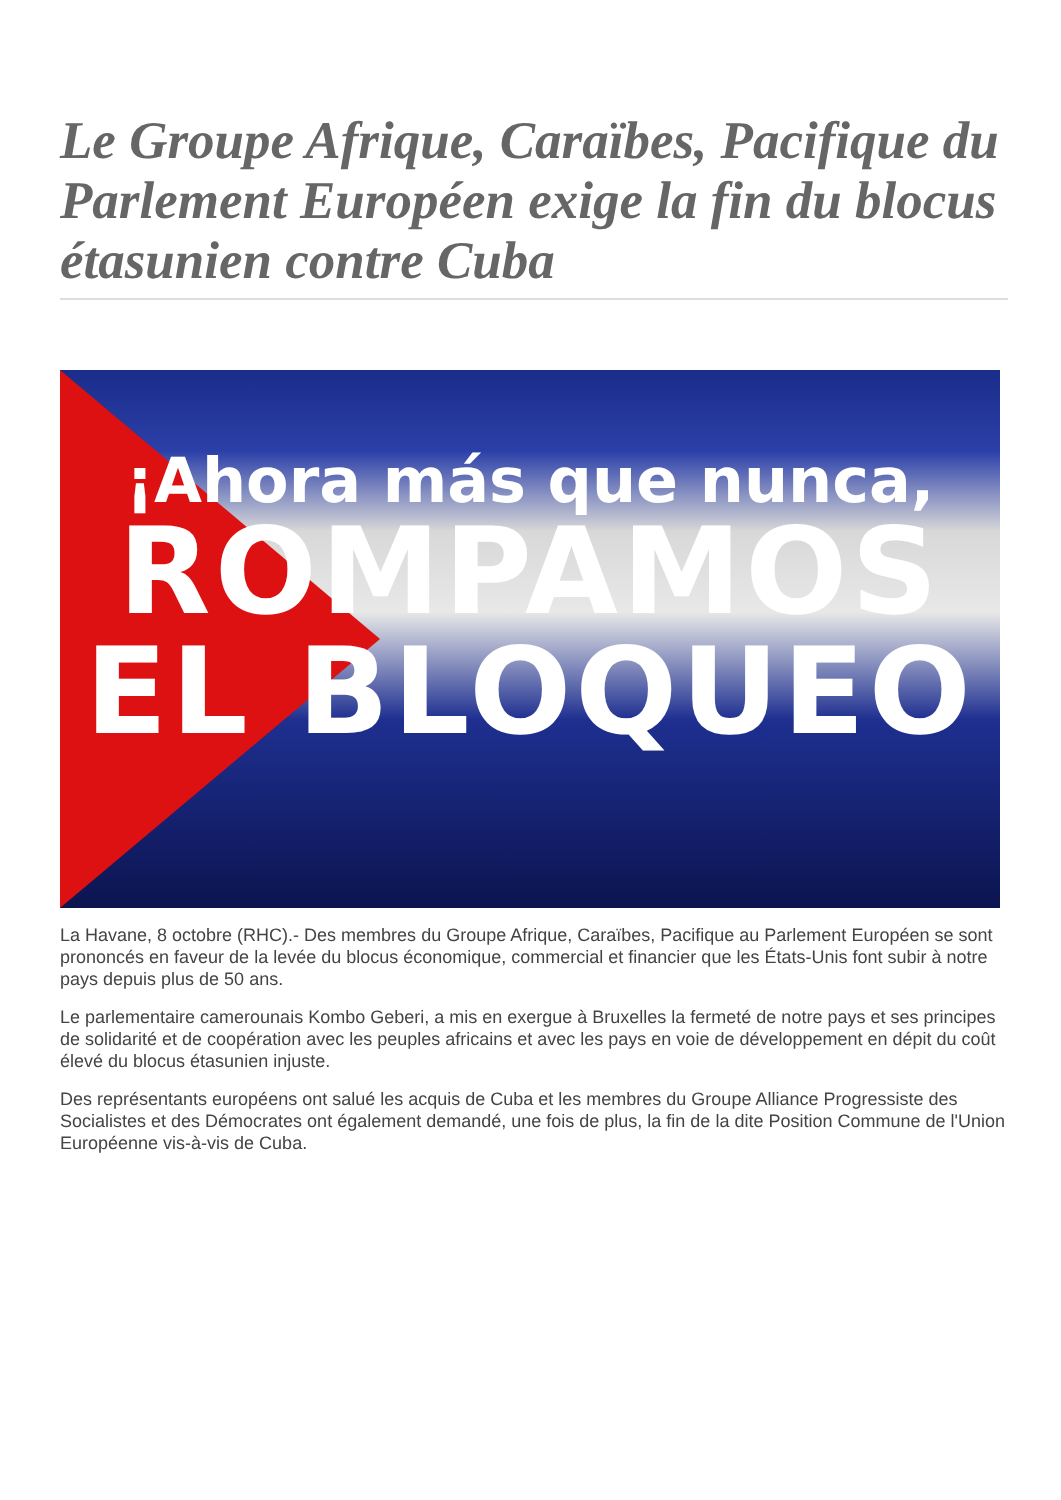Le Groupe Afrique, Caraïbes, Pacifique du Parlement Européen exige la fin du blocus étasunien contre Cuba
¡Ahora más que nunca,
ROMPAMOS
EL BLOQUEO
La Havane, 8 octobre (RHC).- Des membres du Groupe Afrique, Caraïbes, Pacifique au Parlement Européen se sont prononcés en faveur de la levée du blocus économique, commercial et financier que les États-Unis font subir à notre pays depuis plus de 50 ans.
Le parlementaire camerounais Kombo Geberi, a mis en exergue à Bruxelles la fermeté de notre pays et ses principes de solidarité et de coopération avec les peuples africains et avec les pays en voie de développement en dépit du coût élevé du blocus étasunien injuste.
Des représentants européens ont salué les acquis de Cuba et les membres du Groupe Alliance Progressiste des Socialistes et des Démocrates ont également demandé, une fois de plus, la fin de la dite Position Commune de l'Union Européenne vis-à-vis de Cuba.